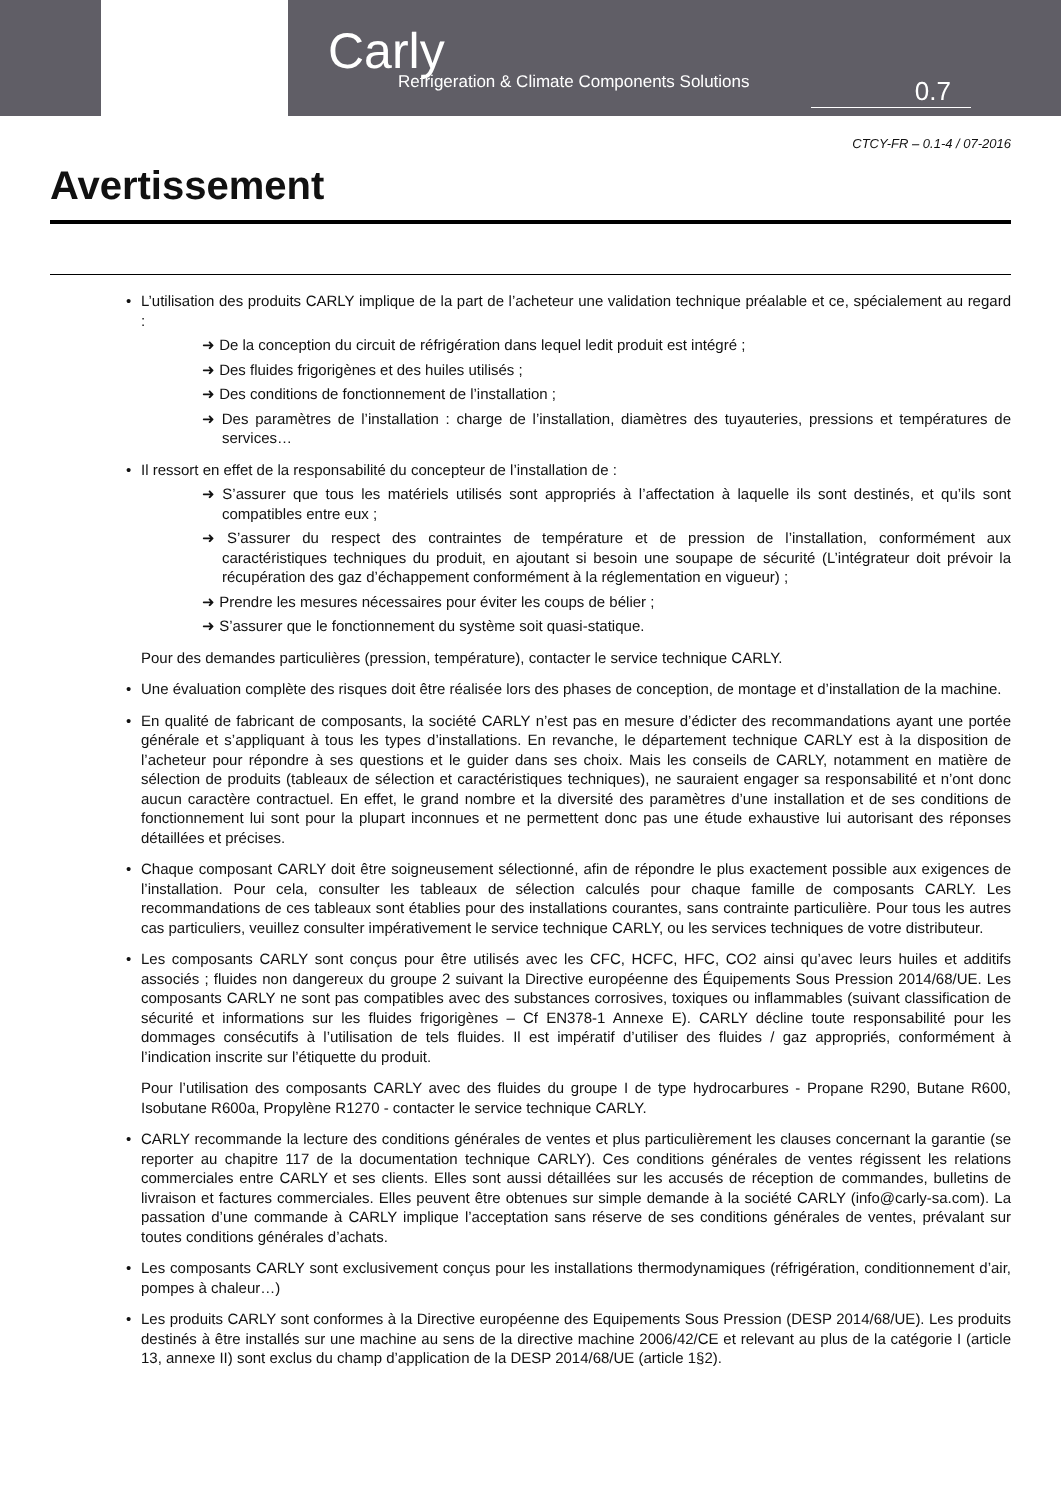Carly
Refrigeration & Climate Components Solutions
0.7
CTCY-FR – 0.1-4 / 07-2016
Avertissement
• L’utilisation des produits CARLY implique de la part de l’acheteur une validation technique préalable et ce, spécialement au regard :
➜ De la conception du circuit de réfrigération dans lequel ledit produit est intégré ;
➜ Des fluides frigorigènes et des huiles utilisés ;
➜ Des conditions de fonctionnement de l’installation ;
➜ Des paramètres de l’installation : charge de l’installation, diamètres des tuyauteries, pressions et températures de services…
• Il ressort en effet de la responsabilité du concepteur de l’installation de :
➜ S’assurer que tous les matériels utilisés sont appropriés à l’affectation à laquelle ils sont destinés, et qu’ils sont compatibles entre eux ;
➜ S’assurer du respect des contraintes de température et de pression de l’installation, conformément aux caractéristiques techniques du produit, en ajoutant si besoin une soupape de sécurité (L’intégrateur doit prévoir la récupération des gaz d’échappement conformément à la réglementation en vigueur) ;
➜ Prendre les mesures nécessaires pour éviter les coups de bélier ;
➜ S’assurer que le fonctionnement du système soit quasi-statique.
Pour des demandes particulières (pression, température), contacter le service technique CARLY.
• Une évaluation complète des risques doit être réalisée lors des phases de conception, de montage et d’installation de la machine.
• En qualité de fabricant de composants, la société CARLY n’est pas en mesure d’édicter des recommandations ayant une portée générale et s’appliquant à tous les types d’installations. En revanche, le département technique CARLY est à la disposition de l’acheteur pour répondre à ses questions et le guider dans ses choix. Mais les conseils de CARLY, notamment en matière de sélection de produits (tableaux de sélection et caractéristiques techniques), ne sauraient engager sa responsabilité et n’ont donc aucun caractère contractuel. En effet, le grand nombre et la diversité des paramètres d’une installation et de ses conditions de fonctionnement lui sont pour la plupart inconnues et ne permettent donc pas une étude exhaustive lui autorisant des réponses détaillées et précises.
• Chaque composant CARLY doit être soigneusement sélectionné, afin de répondre le plus exactement possible aux exigences de l’installation. Pour cela, consulter les tableaux de sélection calculés pour chaque famille de composants CARLY. Les recommandations de ces tableaux sont établies pour des installations courantes, sans contrainte particulière. Pour tous les autres cas particuliers, veuillez consulter impérativement le service technique CARLY, ou les services techniques de votre distributeur.
• Les composants CARLY sont conçus pour être utilisés avec les CFC, HCFC, HFC, CO2 ainsi qu’avec leurs huiles et additifs associés ; fluides non dangereux du groupe 2 suivant la Directive européenne des Équipements Sous Pression 2014/68/UE. Les composants CARLY ne sont pas compatibles avec des substances corrosives, toxiques ou inflammables (suivant classification de sécurité et informations sur les fluides frigorigènes – Cf EN378-1 Annexe E). CARLY décline toute responsabilité pour les dommages consécutifs à l’utilisation de tels fluides. Il est impératif d’utiliser des fluides / gaz appropriés, conformément à l’indication inscrite sur l’étiquette du produit.
Pour l’utilisation des composants CARLY avec des fluides du groupe I de type hydrocarbures - Propane R290, Butane R600, Isobutane R600a, Propylène R1270 - contacter le service technique CARLY.
• CARLY recommande la lecture des conditions générales de ventes et plus particulièrement les clauses concernant la garantie (se reporter au chapitre 117 de la documentation technique CARLY). Ces conditions générales de ventes régissent les relations commerciales entre CARLY et ses clients. Elles sont aussi détaillées sur les accusés de réception de commandes, bulletins de livraison et factures commerciales. Elles peuvent être obtenues sur simple demande à la société CARLY (info@carly-sa.com). La passation d’une commande à CARLY implique l’acceptation sans réserve de ses conditions générales de ventes, prévalant sur toutes conditions générales d’achats.
• Les composants CARLY sont exclusivement conçus pour les installations thermodynamiques (réfrigération, conditionnement d’air, pompes à chaleur…)
• Les produits CARLY sont conformes à la Directive européenne des Equipements Sous Pression (DESP 2014/68/UE). Les produits destinés à être installés sur une machine au sens de la directive machine 2006/42/CE et relevant au plus de la catégorie I (article 13, annexe II) sont exclus du champ d’application de la DESP 2014/68/UE (article 1§2).